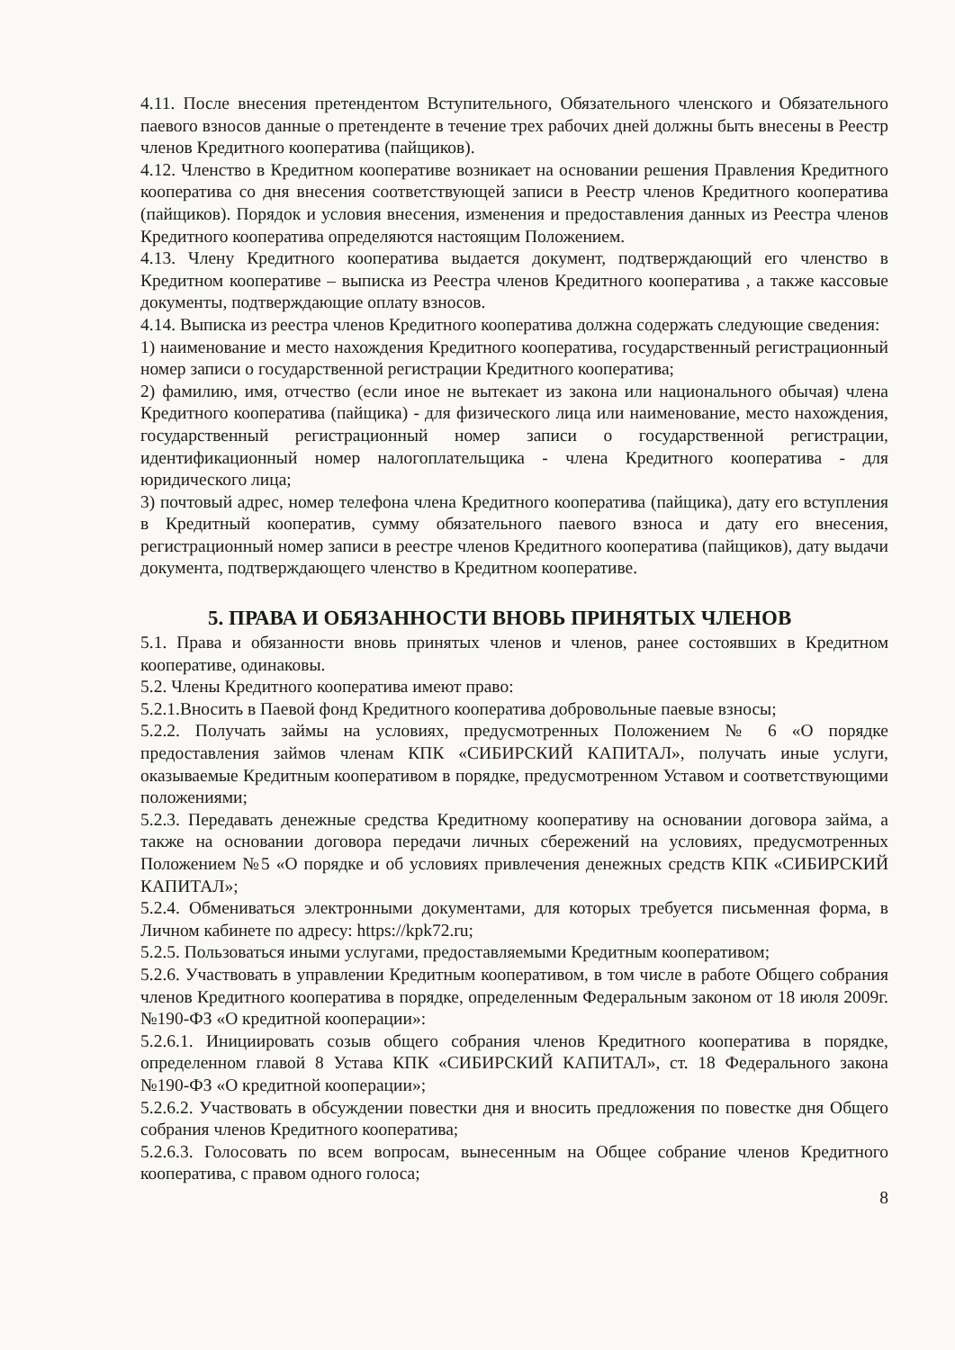4.11. После внесения претендентом Вступительного, Обязательного членского и Обязательного паевого взносов данные о претенденте в течение трех рабочих дней должны быть внесены в Реестр членов Кредитного кооператива (пайщиков).
4.12. Членство в Кредитном кооперативе возникает на основании решения Правления Кредитного кооператива со дня внесения соответствующей записи в Реестр членов Кредитного кооператива (пайщиков). Порядок и условия внесения, изменения и предоставления данных из Реестра членов Кредитного кооператива определяются настоящим Положением.
4.13. Члену Кредитного кооператива выдается документ, подтверждающий его членство в Кредитном кооперативе – выписка из Реестра членов Кредитного кооператива , а также кассовые документы, подтверждающие оплату взносов.
4.14. Выписка из реестра членов Кредитного кооператива должна содержать следующие сведения:
1) наименование и место нахождения Кредитного кооператива, государственный регистрационный номер записи о государственной регистрации Кредитного кооператива;
2) фамилию, имя, отчество (если иное не вытекает из закона или национального обычая) члена Кредитного кооператива (пайщика) - для физического лица или наименование, место нахождения, государственный регистрационный номер записи о государственной регистрации, идентификационный номер налогоплательщика - члена Кредитного кооператива - для юридического лица;
3) почтовый адрес, номер телефона члена Кредитного кооператива (пайщика), дату его вступления в Кредитный кооператив, сумму обязательного паевого взноса и дату его внесения, регистрационный номер записи в реестре членов Кредитного кооператива (пайщиков), дату выдачи документа, подтверждающего членство в Кредитном кооперативе.
5. ПРАВА И ОБЯЗАННОСТИ ВНОВЬ ПРИНЯТЫХ ЧЛЕНОВ
5.1. Права и обязанности вновь принятых членов и членов, ранее состоявших в Кредитном кооперативе, одинаковы.
5.2. Члены Кредитного кооператива имеют право:
5.2.1.Вносить в Паевой фонд Кредитного кооператива добровольные паевые взносы;
5.2.2. Получать займы на условиях, предусмотренных Положением № 6 «О порядке предоставления займов членам КПК «СИБИРСКИЙ КАПИТАЛ», получать иные услуги, оказываемые Кредитным кооперативом в порядке, предусмотренном Уставом и соответствующими положениями;
5.2.3. Передавать денежные средства Кредитному кооперативу на основании договора займа, а также на основании договора передачи личных сбережений на условиях, предусмотренных Положением №5 «О порядке и об условиях привлечения денежных средств КПК «СИБИРСКИЙ КАПИТАЛ»;
5.2.4. Обмениваться электронными документами, для которых требуется письменная форма, в Личном кабинете по адресу: https://kpk72.ru;
5.2.5. Пользоваться иными услугами, предоставляемыми Кредитным кооперативом;
5.2.6. Участвовать в управлении Кредитным кооперативом, в том числе в работе Общего собрания членов Кредитного кооператива в порядке, определенным Федеральным законом от 18 июля 2009г. №190-ФЗ «О кредитной кооперации»:
5.2.6.1. Инициировать созыв общего собрания членов Кредитного кооператива в порядке, определенном главой 8 Устава КПК «СИБИРСКИЙ КАПИТАЛ», ст. 18 Федерального закона №190-ФЗ «О кредитной кооперации»;
5.2.6.2. Участвовать в обсуждении повестки дня и вносить предложения по повестке дня Общего собрания членов Кредитного кооператива;
5.2.6.3. Голосовать по всем вопросам, вынесенным на Общее собрание членов Кредитного кооператива, с правом одного голоса;
8